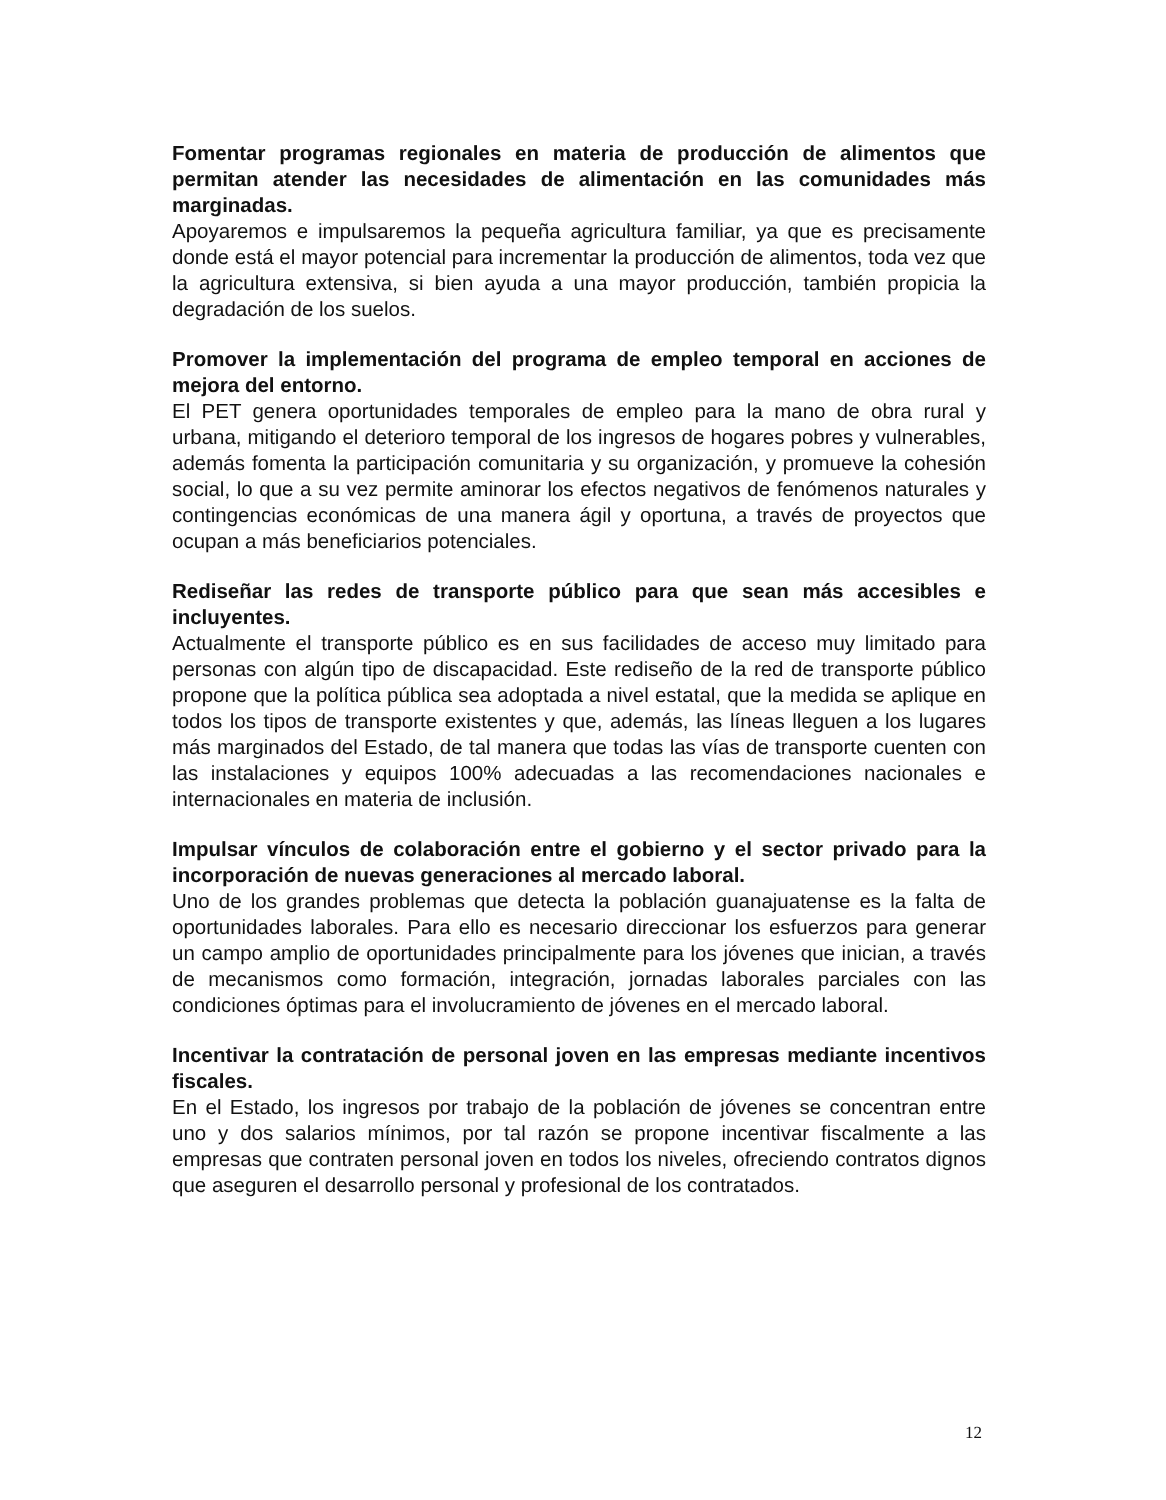Fomentar programas regionales en materia de producción de alimentos que permitan atender las necesidades de alimentación en las comunidades más marginadas.
Apoyaremos e impulsaremos la pequeña agricultura familiar, ya que es precisamente donde está el mayor potencial para incrementar la producción de alimentos, toda vez que la agricultura extensiva, si bien ayuda a una mayor producción, también propicia la degradación de los suelos.
Promover la implementación del programa de empleo temporal en acciones de mejora del entorno.
El PET genera oportunidades temporales de empleo para la mano de obra rural y urbana, mitigando el deterioro temporal de los ingresos de hogares pobres y vulnerables, además fomenta la participación comunitaria y su organización, y promueve la cohesión social, lo que a su vez permite aminorar los efectos negativos de fenómenos naturales y contingencias económicas de una manera ágil y oportuna, a través de proyectos que ocupan a más beneficiarios potenciales.
Rediseñar las redes de transporte público para que sean más accesibles e incluyentes.
Actualmente el transporte público es en sus facilidades de acceso muy limitado para personas con algún tipo de discapacidad. Este rediseño de la red de transporte público propone que la política pública sea adoptada a nivel estatal, que la medida se aplique en todos los tipos de transporte existentes y que, además, las líneas lleguen a los lugares más marginados del Estado, de tal manera que todas las vías de transporte cuenten con las instalaciones y equipos 100% adecuadas a las recomendaciones nacionales e internacionales en materia de inclusión.
Impulsar vínculos de colaboración entre el gobierno y el sector privado para la incorporación de nuevas generaciones al mercado laboral.
Uno de los grandes problemas que detecta la población guanajuatense es la falta de oportunidades laborales. Para ello es necesario direccionar los esfuerzos para generar un campo amplio de oportunidades principalmente para los jóvenes que inician, a través de mecanismos como formación, integración, jornadas laborales parciales con las condiciones óptimas para el involucramiento de jóvenes en el mercado laboral.
Incentivar la contratación de personal joven en las empresas mediante incentivos fiscales.
En el Estado, los ingresos por trabajo de la población de jóvenes se concentran entre uno y dos salarios mínimos, por tal razón se propone incentivar fiscalmente a las empresas que contraten personal joven en todos los niveles, ofreciendo contratos dignos que aseguren el desarrollo personal y profesional de los contratados.
12